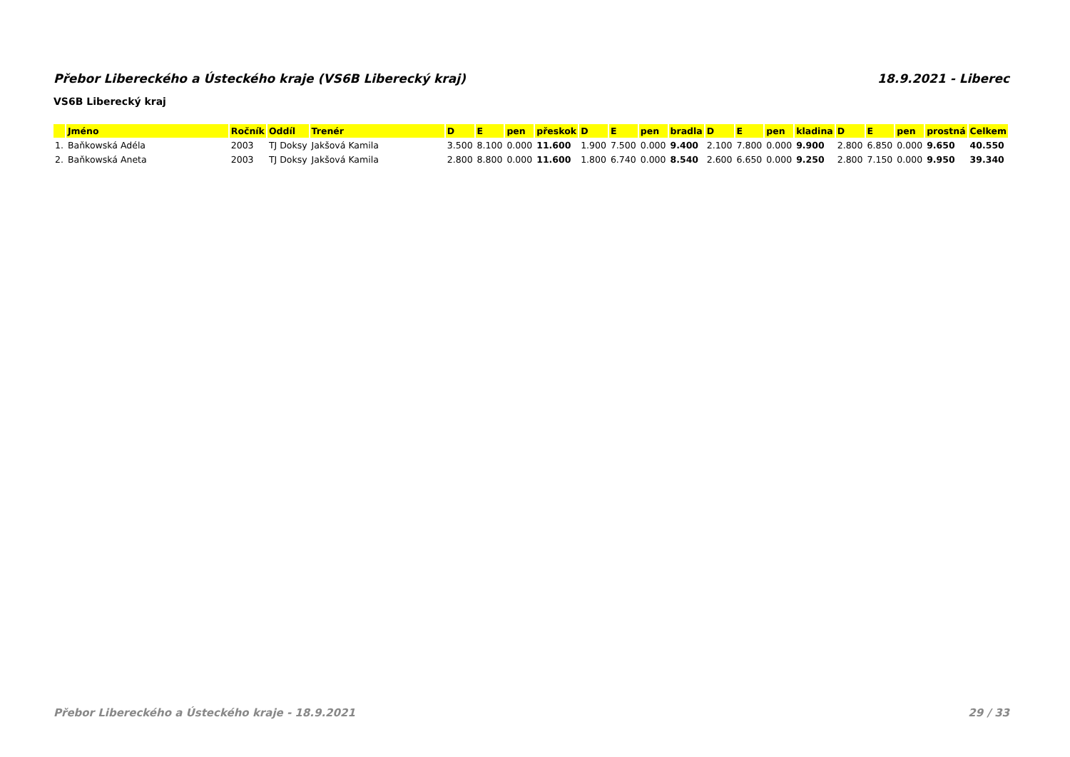Přebor Libereckého a Ústeckého kraje (VS6B Liberecký kraj) 18.9.2021 - Liberec
VS6B Liberecký kraj
| | Jméno | Ročník | Oddíl | Trenér | D | E | pen | přeskok | D | E | pen | bradla | D | E | pen | kladina | D | E | pen | prostná | Celkem |
| --- | --- | --- | --- | --- | --- | --- | --- | --- | --- | --- | --- | --- | --- | --- | --- | --- | --- | --- | --- | --- | --- |
| 1. | Baňkowská Adéla | 2003 | TJ Doksy | Jakšová Kamila | 3.500 | 8.100 | 0.000 | 11.600 | 1.900 | 7.500 | 0.000 | 9.400 | 2.100 | 7.800 | 0.000 | 9.900 | 2.800 | 6.850 | 0.000 | 9.650 | 40.550 |
| 2. | Baňkowská Aneta | 2003 | TJ Doksy | Jakšová Kamila | 2.800 | 8.800 | 0.000 | 11.600 | 1.800 | 6.740 | 0.000 | 8.540 | 2.600 | 6.650 | 0.000 | 9.250 | 2.800 | 7.150 | 0.000 | 9.950 | 39.340 |
Přebor Libereckého a Ústeckého kraje - 18.9.2021 29 / 33